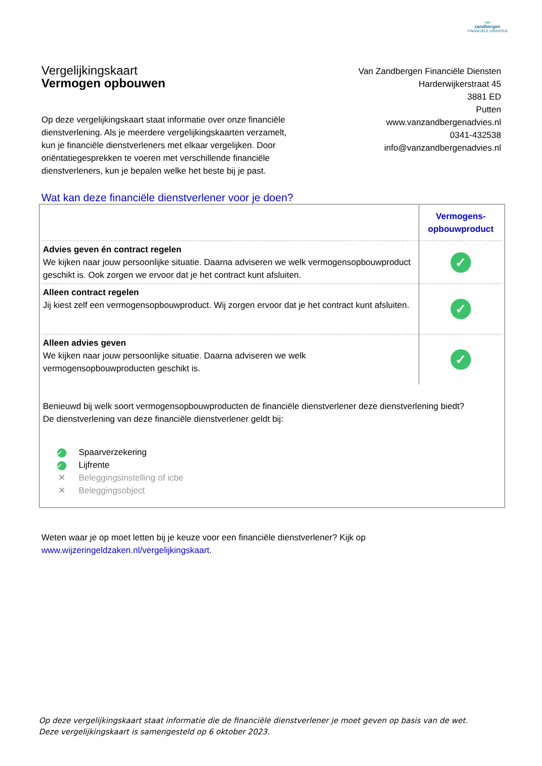van
zandbergen
FINANCIËLE DIENSTEN
Vergelijkingskaart
Vermogen opbouwen
Van Zandbergen Financiële Diensten
Harderwijkerstraat 45
3881 ED
Putten
www.vanzandbergenadvies.nl
0341-432538
info@vanzandbergenadvies.nl
Op deze vergelijkingskaart staat informatie over onze financiële dienstverlening. Als je meerdere vergelijkingskaarten verzamelt, kun je financiële dienstverleners met elkaar vergelijken. Door oriëntatiegesprekken te voeren met verschillende financiële dienstverleners, kun je bepalen welke het beste bij je past.
Wat kan deze financiële dienstverlener voor je doen?
| | Vermogens- opbouwproduct |
| --- | --- |
| Advies geven én contract regelen We kijken naar jouw persoonlijke situatie. Daarna adviseren we welk vermogensopbouwproduct geschikt is. Ook zorgen we ervoor dat je het contract kunt afsluiten. | ✓ |
| Alleen contract regelen Jij kiest zelf een vermogensopbouwproduct. Wij zorgen ervoor dat je het contract kunt afsluiten. | ✓ |
| Alleen advies geven We kijken naar jouw persoonlijke situatie. Daarna adviseren we welk vermogensopbouwproducten geschikt is. | ✓ |
Benieuwd bij welk soort vermogensopbouwproducten de financiële dienstverlener deze dienstverlening biedt?
De dienstverlening van deze financiële dienstverlener geldt bij:
✓ Spaarverzekering
✓ Lijfrente
✕ Beleggingsinstelling of icbe
✕ Beleggingsobject
Weten waar je op moet letten bij je keuze voor een financiële dienstverlener? Kijk op
www.wijzeringeldzaken.nl/vergelijkingskaart.
Op deze vergelijkingskaart staat informatie die de financiële dienstverlener je moet geven op basis van de wet. Deze vergelijkingskaart is samengesteld op 6 oktober 2023.